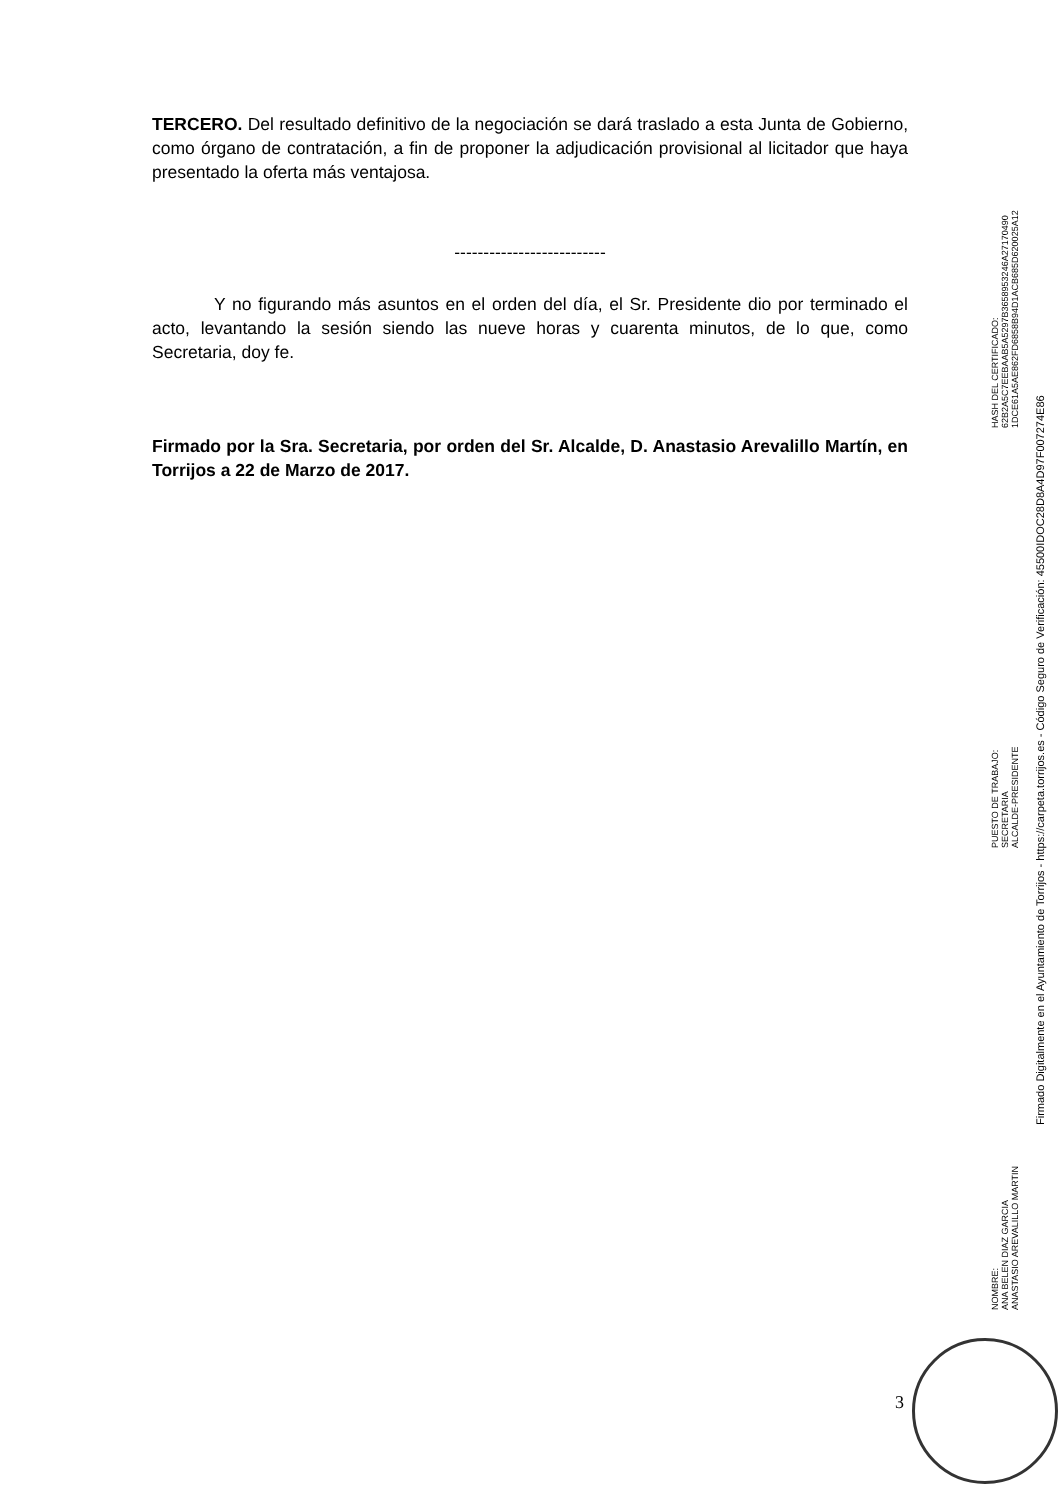TERCERO. Del resultado definitivo de la negociación se dará traslado a esta Junta de Gobierno, como órgano de contratación, a fin de proponer la adjudicación provisional al licitador que haya presentado la oferta más ventajosa.
--------------------------
Y no figurando más asuntos en el orden del día, el Sr. Presidente dio por terminado el acto, levantando la sesión siendo las nueve horas y cuarenta minutos, de lo que, como Secretaria, doy fe.
Firmado por la Sra. Secretaria, por orden del Sr. Alcalde, D. Anastasio Arevalillo Martín, en Torrijos a 22 de Marzo de 2017.
NOMBRE:
ANA BELEN DIAZ GARCIA
ANASTASIO AREVALILLO MARTIN
PUESTO DE TRABAJO:
SECRETARIA
ALCALDE-PRESIDENTE
HASH DEL CERTIFICADO:
62B2A5C7EEBAAB5A5297B3658953246A27170490
1DCE61A5AE862FD6858B94D1ACB685D620025A12
Firmado Digitalmente en el Ayuntamiento de Torrijos - https://carpeta.torrijos.es - Código Seguro de Verificación: 45500IDOC28D8A4D97F007274E86
3